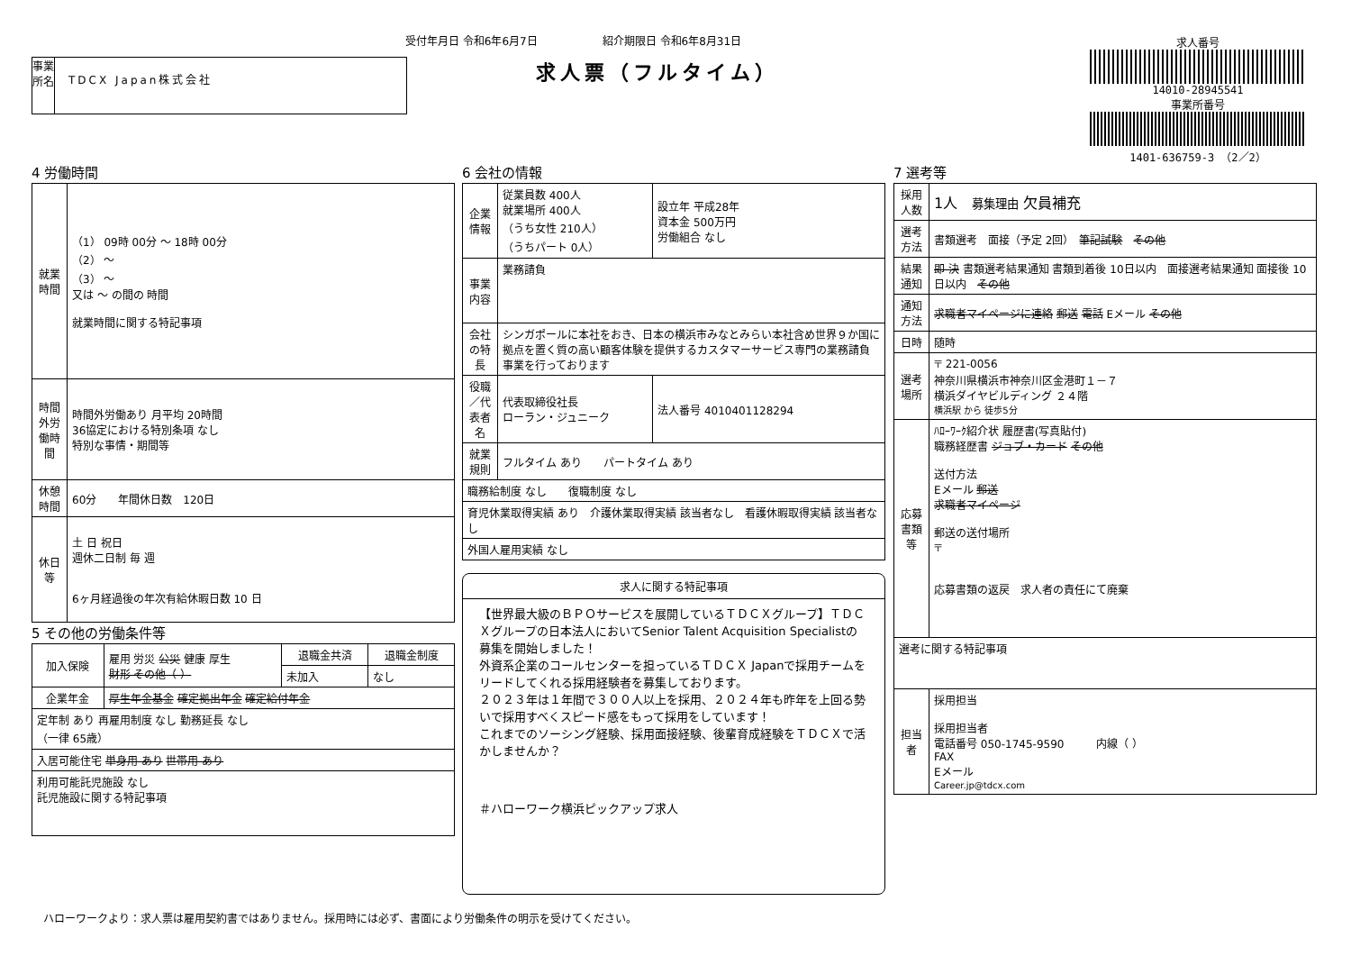受付年月日 令和6年6月7日　　　　　　紹介期限日 令和6年8月31日
求人票（フルタイム）
事業所名
TDCX Japan株式会社
求人番号
14010-28945541
事業所番号
1401-636759-3 （2／2）
4 労働時間
| 就業時間 | （1） 09時 00分 ～ 18時 00分 （2） ～ （3） ～ 又は ～ の間の 時間 就業時間に関する特記事項 |
| 時間外労働時間 | 時間外労働あり 月平均 20時間 36協定における特別条項 なし 特別な事情・期間等 |
| 休憩時間 | 60分 年間休日数 120日 |
| 休日等 | 土 日 祝日 週休二日制 毎 週 6ヶ月経過後の年次有給休暇日数 10 日 |
5 その他の労働条件等
| 加入保険 | 雇用 労災 公災 健康 厚生 財形 その他（ ） | 退職金共済 | 退職金制度 |
| | | 未加入 | なし |
| 企業年金 | 厚生年金基金 確定拠出年金 確定給付年金 | | |
| 定年制 あり 再雇用制度 なし 勤務延長 なし （一律 65歳） | | | |
| 入居可能住宅 単身用 あり 世帯用 あり | | | |
| 利用可能託児施設 なし 託児施設に関する特記事項 | | | |
6 会社の情報
| 企業情報 | 従業員数 400人 就業場所 400人 （うち女性 210人） （うちパート 0人） | 設立年 平成28年 資本金 500万円 労働組合 なし |
| 事業内容 | 業務請負 | |
| 会社の特長 | シンガポールに本社をおき、日本の横浜市みなとみらい本社含め世界９か国に拠点を置く質の高い顧客体験を提供するカスタマーサービス専門の業務請負事業を行っております | |
| 役職／代表者名 | 代表取締役社長 ローラン・ジュニーク | 法人番号 4010401128294 |
| 就業規則 | フルタイム あり パートタイム あり | |
| 職務給制度 なし 復職制度 なし | | |
| 育児休業取得実績 あり 介護休業取得実績 該当者なし 看護休暇取得実績 該当者なし | | |
| 外国人雇用実績 なし | | |
求人に関する特記事項
【世界最大級のＢＰＯサービスを展開しているＴＤＣＸグループ】ＴＤＣＸグループの日本法人においてSenior Talent Acquisition Specialistの募集を開始しました！
外資系企業のコールセンターを担っているＴＤＣＸ Japanで採用チームをリードしてくれる採用経験者を募集しております。
２０２３年は１年間で３００人以上を採用、２０２４年も昨年を上回る勢いで採用すべくスピード感をもって採用をしています！
これまでのソーシング経験、採用面接経験、後輩育成経験をＴＤＣＸで活かしませんか？
＃ハローワーク横浜ピックアップ求人
7 選考等
| 採用人数 | 1人 募集理由 欠員補充 |
| 選考方法 | 書類選考 面接（予定 2回） 筆記試験 その他 |
| 結果通知 | 即 決 書類選考結果通知 書類到着後 10日以内 面接選考結果通知 面接後 10日以内 その他 |
| 通知方法 | 求職者マイページに連絡 郵送 電話 Eメール その他 |
| 日時 | 随時 |
| 選考場所 | 〒 221-0056 神奈川県横浜市神奈川区金港町１－７ 横浜ダイヤビルディング ２４階 横浜駅 から 徒歩5分 |
| 応募書類等 | ﾊﾛｰﾜｰｸ紹介状 履歴書(写真貼付) 職務経歴書 ジョブ・カード その他 送付方法 Eメール 郵送 求職者マイページ 郵送の送付場所 〒 応募書類の返戻 求人者の責任にて廃棄 |
| 選考に関する特記事項 | |
| 担当者 | 採用担当 採用担当者 電話番号 050-1745-9590 内線（ ） FAX Eメール Career.jp@tdcx.com |
ハローワークより：求人票は雇用契約書ではありません。採用時には必ず、書面により労働条件の明示を受けてください。